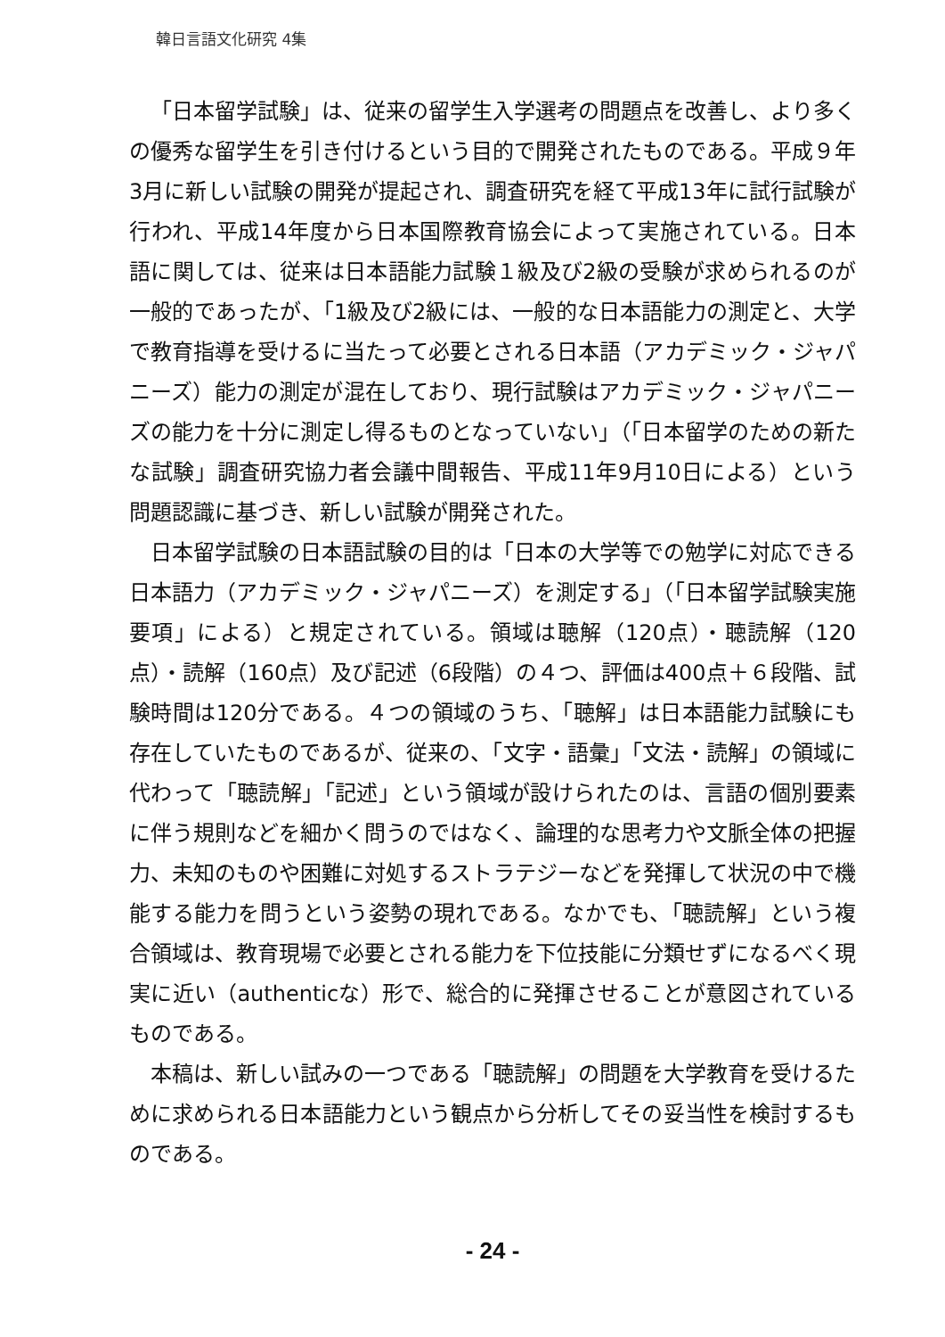韓日言語文化研究 4集
「日本留学試験」は、従来の留学生入学選考の問題点を改善し、より多くの優秀な留学生を引き付けるという目的で開発されたものである。平成９年3月に新しい試験の開発が提起され、調査研究を経て平成13年に試行試験が行われ、平成14年度から日本国際教育協会によって実施されている。日本語に関しては、従来は日本語能力試験１級及び2級の受験が求められるのが一般的であったが、「1級及び2級には、一般的な日本語能力の測定と、大学で教育指導を受けるに当たって必要とされる日本語（アカデミック・ジャパニーズ）能力の測定が混在しており、現行試験はアカデミック・ジャパニーズの能力を十分に測定し得るものとなっていない」（「日本留学のための新たな試験」調査研究協力者会議中間報告、平成11年9月10日による）という問題認識に基づき、新しい試験が開発された。
日本留学試験の日本語試験の目的は「日本の大学等での勉学に対応できる日本語力（アカデミック・ジャパニーズ）を測定する」（「日本留学試験実施要項」による）と規定されている。領域は聴解（120点）・聴読解（120点）・読解（160点）及び記述（6段階）の４つ、評価は400点＋６段階、試験時間は120分である。４つの領域のうち、「聴解」は日本語能力試験にも存在していたものであるが、従来の、「文字・語彙」「文法・読解」の領域に代わって「聴読解」「記述」という領域が設けられたのは、言語の個別要素に伴う規則などを細かく問うのではなく、論理的な思考力や文脈全体の把握力、未知のものや困難に対処するストラテジーなどを発揮して状況の中で機能する能力を問うという姿勢の現れである。なかでも、「聴読解」という複合領域は、教育現場で必要とされる能力を下位技能に分類せずになるべく現実に近い（authenticな）形で、総合的に発揮させることが意図されているものである。
本稿は、新しい試みの一つである「聴読解」の問題を大学教育を受けるために求められる日本語能力という観点から分析してその妥当性を検討するものである。
- 24 -